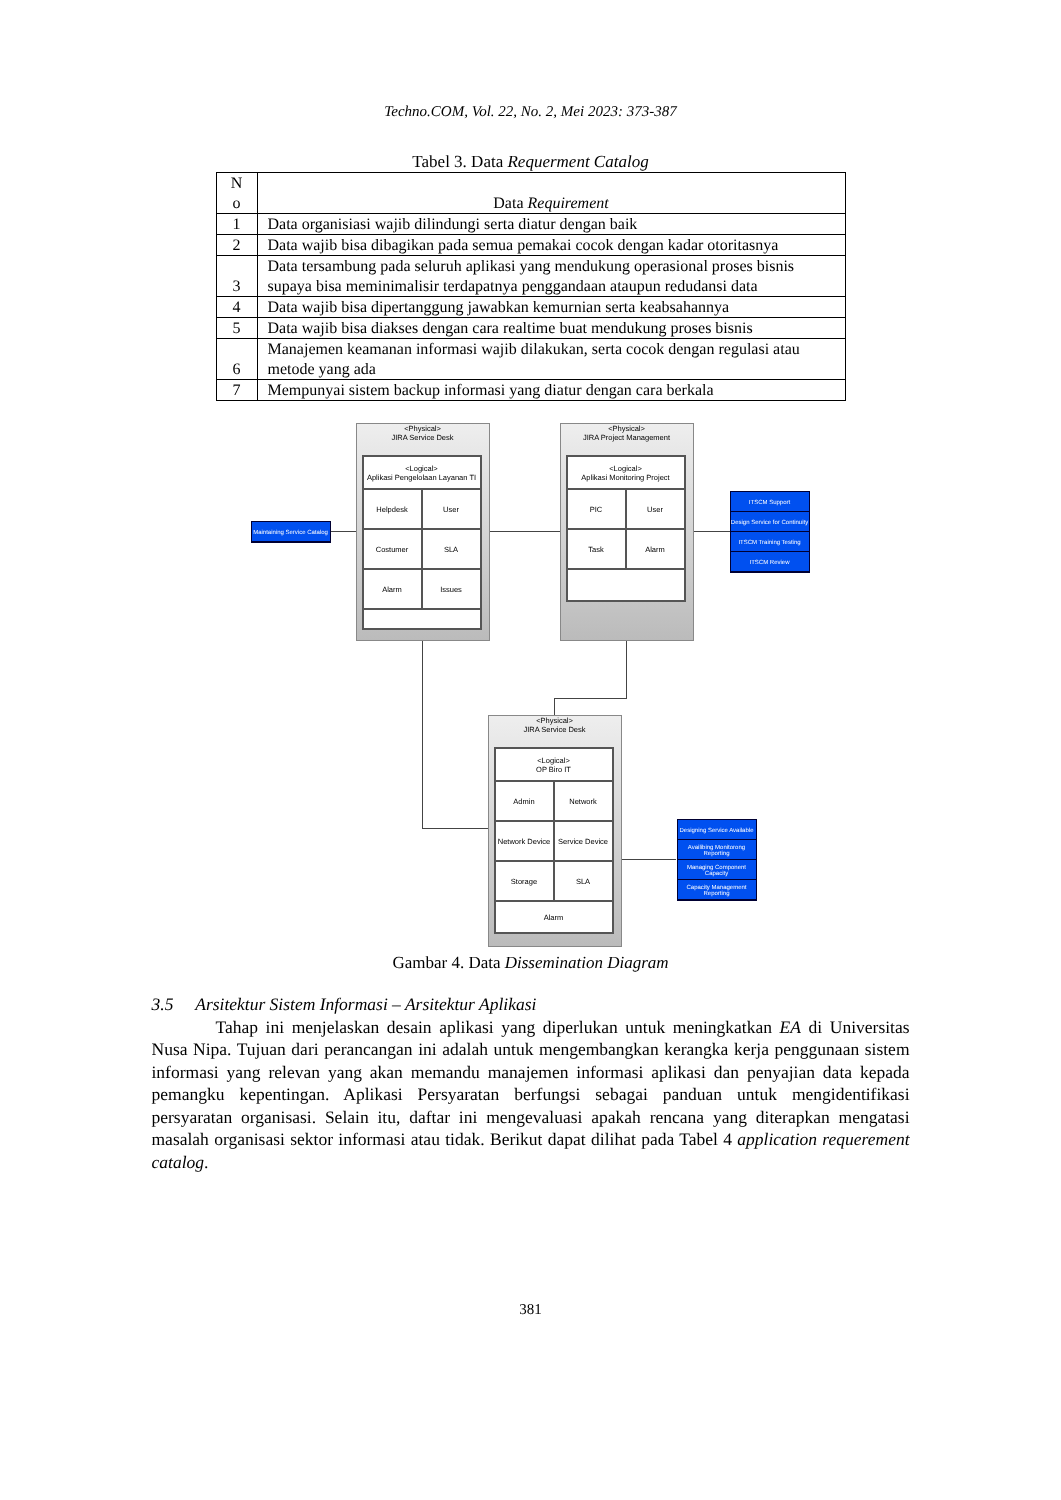Techno.COM, Vol. 22, No. 2, Mei 2023: 373-387
Tabel 3. Data Requerment Catalog
| N o | Data Requirement |
| --- | --- |
| 1 | Data organisiasi wajib dilindungi serta diatur dengan baik |
| 2 | Data wajib bisa dibagikan pada semua pemakai cocok dengan kadar otoritasnya |
| 3 | Data tersambung pada seluruh aplikasi yang mendukung operasional proses bisnis supaya bisa meminimalisir terdapatnya penggandaan ataupun redudansi data |
| 4 | Data wajib bisa dipertanggung jawabkan kemurnian serta keabsahannya |
| 5 | Data wajib bisa diakses dengan cara realtime buat mendukung proses bisnis |
| 6 | Manajemen keamanan informasi wajib dilakukan, serta cocok dengan regulasi atau metode yang ada |
| 7 | Mempunyai sistem backup informasi yang diatur dengan cara berkala |
<Physical>
JIRA Service Desk
<Logical>
Aplikasi Pengelolaan Layanan TI
Helpdesk
User
Costumer
SLA
Alarm
Issues
<Physical>
JIRA Project Management
<Logical>
Aplikasi Monitoring Project
PIC
User
Task
Alarm
<Physical>
JIRA Service Desk
<Logical>
OP Biro IT
Admin
Network
Network Device
Service Device
Storage
SLA
Alarm
Maintaining Service Catalog
ITSCM Support
Design Service for Continuity
ITSCM Training Testing
ITSCM Review
Designing Service Available
Availibing Monitorong Reporting
Managing Component Capacity
Capacity Management Reporting
Gambar 4. Data Dissemination Diagram
3.5 Arsitektur Sistem Informasi – Arsitektur Aplikasi
Tahap ini menjelaskan desain aplikasi yang diperlukan untuk meningkatkan EA di Universitas Nusa Nipa. Tujuan dari perancangan ini adalah untuk mengembangkan kerangka kerja penggunaan sistem informasi yang relevan yang akan memandu manajemen informasi aplikasi dan penyajian data kepada pemangku kepentingan. Aplikasi Persyaratan berfungsi sebagai panduan untuk mengidentifikasi persyaratan organisasi. Selain itu, daftar ini mengevaluasi apakah rencana yang diterapkan mengatasi masalah organisasi sektor informasi atau tidak. Berikut dapat dilihat pada Tabel 4 application requerement catalog.
381